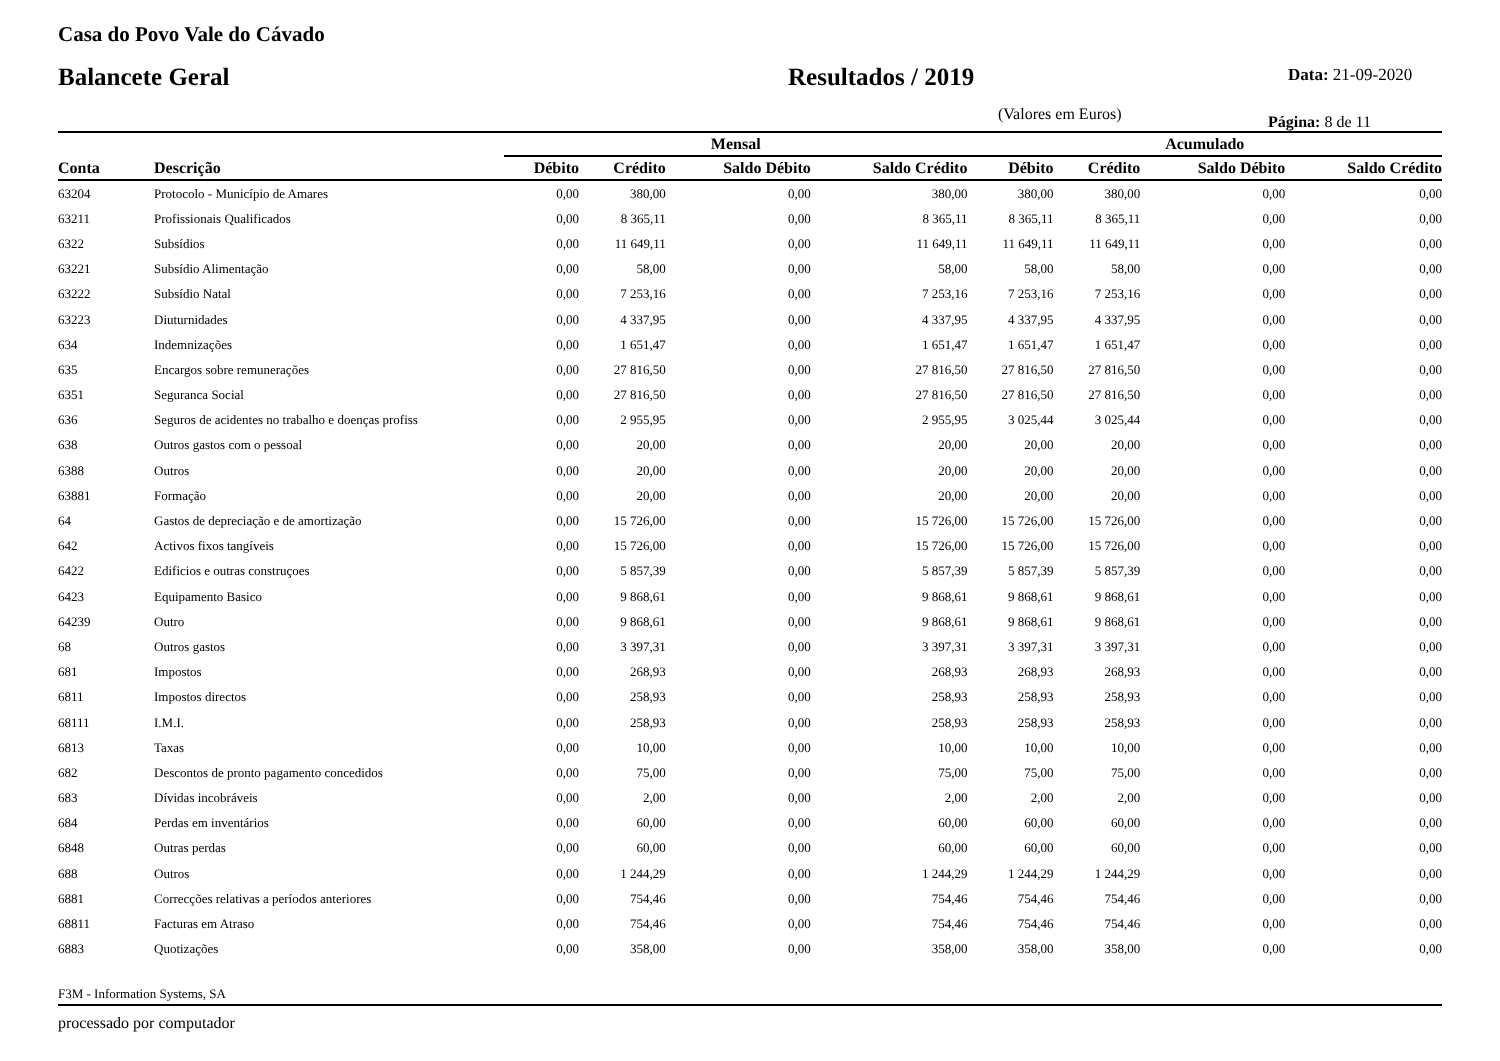Casa do Povo Vale do Cávado
Balancete Geral Resultados / 2019
Data: 21-09-2020
(Valores em Euros)
Página: 8 de 11
| | | Mensal | | | | Acumulado | | | |
| --- | --- | --- | --- | --- | --- | --- | --- | --- | --- |
| Conta | Descrição | Débito | Crédito | Saldo Débito | Saldo Crédito | Débito | Crédito | Saldo Débito | Saldo Crédito |
| 63204 | Protocolo - Município de Amares | 0,00 | 380,00 | 0,00 | 380,00 | 380,00 | 380,00 | 0,00 | 0,00 |
| 63211 | Profissionais Qualificados | 0,00 | 8 365,11 | 0,00 | 8 365,11 | 8 365,11 | 8 365,11 | 0,00 | 0,00 |
| 6322 | Subsídios | 0,00 | 11 649,11 | 0,00 | 11 649,11 | 11 649,11 | 11 649,11 | 0,00 | 0,00 |
| 63221 | Subsídio Alimentação | 0,00 | 58,00 | 0,00 | 58,00 | 58,00 | 58,00 | 0,00 | 0,00 |
| 63222 | Subsídio Natal | 0,00 | 7 253,16 | 0,00 | 7 253,16 | 7 253,16 | 7 253,16 | 0,00 | 0,00 |
| 63223 | Diuturnidades | 0,00 | 4 337,95 | 0,00 | 4 337,95 | 4 337,95 | 4 337,95 | 0,00 | 0,00 |
| 634 | Indemnizações | 0,00 | 1 651,47 | 0,00 | 1 651,47 | 1 651,47 | 1 651,47 | 0,00 | 0,00 |
| 635 | Encargos sobre remunerações | 0,00 | 27 816,50 | 0,00 | 27 816,50 | 27 816,50 | 27 816,50 | 0,00 | 0,00 |
| 6351 | Seguranca Social | 0,00 | 27 816,50 | 0,00 | 27 816,50 | 27 816,50 | 27 816,50 | 0,00 | 0,00 |
| 636 | Seguros de acidentes no trabalho e doenças profiss | 0,00 | 2 955,95 | 0,00 | 2 955,95 | 3 025,44 | 3 025,44 | 0,00 | 0,00 |
| 638 | Outros gastos com o pessoal | 0,00 | 20,00 | 0,00 | 20,00 | 20,00 | 20,00 | 0,00 | 0,00 |
| 6388 | Outros | 0,00 | 20,00 | 0,00 | 20,00 | 20,00 | 20,00 | 0,00 | 0,00 |
| 63881 | Formação | 0,00 | 20,00 | 0,00 | 20,00 | 20,00 | 20,00 | 0,00 | 0,00 |
| 64 | Gastos de depreciação e de amortização | 0,00 | 15 726,00 | 0,00 | 15 726,00 | 15 726,00 | 15 726,00 | 0,00 | 0,00 |
| 642 | Activos fixos tangíveis | 0,00 | 15 726,00 | 0,00 | 15 726,00 | 15 726,00 | 15 726,00 | 0,00 | 0,00 |
| 6422 | Edificios e outras construçoes | 0,00 | 5 857,39 | 0,00 | 5 857,39 | 5 857,39 | 5 857,39 | 0,00 | 0,00 |
| 6423 | Equipamento Basico | 0,00 | 9 868,61 | 0,00 | 9 868,61 | 9 868,61 | 9 868,61 | 0,00 | 0,00 |
| 64239 | Outro | 0,00 | 9 868,61 | 0,00 | 9 868,61 | 9 868,61 | 9 868,61 | 0,00 | 0,00 |
| 68 | Outros gastos | 0,00 | 3 397,31 | 0,00 | 3 397,31 | 3 397,31 | 3 397,31 | 0,00 | 0,00 |
| 681 | Impostos | 0,00 | 268,93 | 0,00 | 268,93 | 268,93 | 268,93 | 0,00 | 0,00 |
| 6811 | Impostos directos | 0,00 | 258,93 | 0,00 | 258,93 | 258,93 | 258,93 | 0,00 | 0,00 |
| 68111 | I.M.I. | 0,00 | 258,93 | 0,00 | 258,93 | 258,93 | 258,93 | 0,00 | 0,00 |
| 6813 | Taxas | 0,00 | 10,00 | 0,00 | 10,00 | 10,00 | 10,00 | 0,00 | 0,00 |
| 682 | Descontos de pronto pagamento concedidos | 0,00 | 75,00 | 0,00 | 75,00 | 75,00 | 75,00 | 0,00 | 0,00 |
| 683 | Dívidas incobráveis | 0,00 | 2,00 | 0,00 | 2,00 | 2,00 | 2,00 | 0,00 | 0,00 |
| 684 | Perdas em inventários | 0,00 | 60,00 | 0,00 | 60,00 | 60,00 | 60,00 | 0,00 | 0,00 |
| 6848 | Outras perdas | 0,00 | 60,00 | 0,00 | 60,00 | 60,00 | 60,00 | 0,00 | 0,00 |
| 688 | Outros | 0,00 | 1 244,29 | 0,00 | 1 244,29 | 1 244,29 | 1 244,29 | 0,00 | 0,00 |
| 6881 | Correcções relativas a períodos anteriores | 0,00 | 754,46 | 0,00 | 754,46 | 754,46 | 754,46 | 0,00 | 0,00 |
| 68811 | Facturas em Atraso | 0,00 | 754,46 | 0,00 | 754,46 | 754,46 | 754,46 | 0,00 | 0,00 |
| 6883 | Quotizações | 0,00 | 358,00 | 0,00 | 358,00 | 358,00 | 358,00 | 0,00 | 0,00 |
F3M - Information Systems, SA
processado por computador